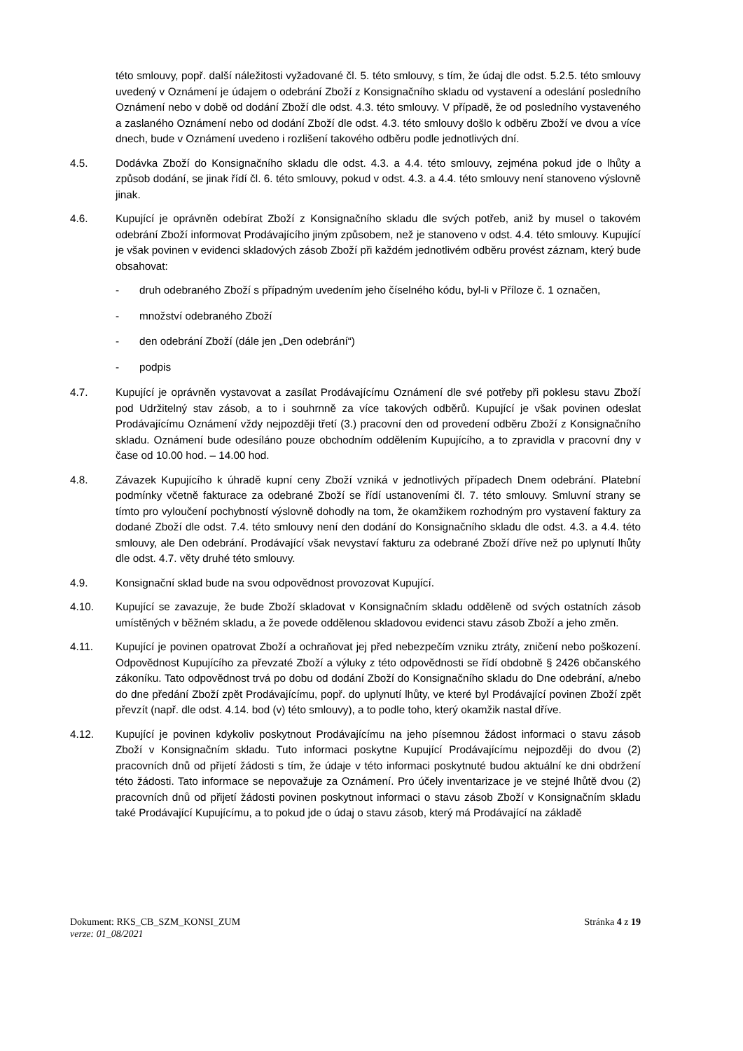této smlouvy, popř. další náležitosti vyžadované čl. 5. této smlouvy, s tím, že údaj dle odst. 5.2.5. této smlouvy uvedený v Oznámení je údajem o odebrání Zboží z Konsignačního skladu od vystavení a odeslání posledního Oznámení nebo v době od dodání Zboží dle odst. 4.3. této smlouvy. V případě, že od posledního vystaveného a zaslaného Oznámení nebo od dodání Zboží dle odst. 4.3. této smlouvy došlo k odběru Zboží ve dvou a více dnech, bude v Oznámení uvedeno i rozlišení takového odběru podle jednotlivých dní.
4.5. Dodávka Zboží do Konsignačního skladu dle odst. 4.3. a 4.4. této smlouvy, zejména pokud jde o lhůty a způsob dodání, se jinak řídí čl. 6. této smlouvy, pokud v odst. 4.3. a 4.4. této smlouvy není stanoveno výslovně jinak.
4.6. Kupující je oprávněn odebírat Zboží z Konsignačního skladu dle svých potřeb, aniž by musel o takovém odebrání Zboží informovat Prodávajícího jiným způsobem, než je stanoveno v odst. 4.4. této smlouvy. Kupující je však povinen v evidenci skladových zásob Zboží při každém jednotlivém odběru provést záznam, který bude obsahovat:
- druh odebraného Zboží s případným uvedením jeho číselného kódu, byl-li v Příloze č. 1 označen,
- množství odebraného Zboží
- den odebrání Zboží (dále jen „Den odebrání“)
- podpis
4.7. Kupující je oprávněn vystavovat a zasílat Prodávajícímu Oznámení dle své potřeby při poklesu stavu Zboží pod Udržitelný stav zásob, a to i souhrnně za více takových odběrů. Kupující je však povinen odeslat Prodávajícímu Oznámení vždy nejpozději třetí (3.) pracovní den od provedení odběru Zboží z Konsignačního skladu. Oznámení bude odesíláno pouze obchodním oddělením Kupujícího, a to zpravidla v pracovní dny v čase od 10.00 hod. – 14.00 hod.
4.8. Závazek Kupujícího k úhradě kupní ceny Zboží vzniká v jednotlivých případech Dnem odebrání. Platební podmínky včetně fakturace za odebrané Zboží se řídí ustanoveními čl. 7. této smlouvy. Smluvní strany se tímto pro vyloučení pochybností výslovně dohodly na tom, že okamžikem rozhodným pro vystavení faktury za dodané Zboží dle odst. 7.4. této smlouvy není den dodání do Konsignačního skladu dle odst. 4.3. a 4.4. této smlouvy, ale Den odebrání. Prodávající však nevystaví fakturu za odebrané Zboží dříve než po uplynutí lhůty dle odst. 4.7. věty druhé této smlouvy.
4.9. Konsignační sklad bude na svou odpovědnost provozovat Kupující.
4.10. Kupující se zavazuje, že bude Zboží skladovat v Konsignačním skladu odděleně od svých ostatních zásob umístěných v běžném skladu, a že povede oddělenou skladovou evidenci stavu zásob Zboží a jeho změn.
4.11. Kupující je povinen opatrovat Zboží a ochraňovat jej před nebezpečím vzniku ztráty, zničení nebo poškození. Odpovědnost Kupujícího za převzaté Zboží a výluky z této odpovědnosti se řídí obdobně § 2426 občanského zákoníku. Tato odpovědnost trvá po dobu od dodání Zboží do Konsignačního skladu do Dne odebrání, a/nebo do dne předání Zboží zpět Prodávajícímu, popř. do uplynutí lhůty, ve které byl Prodávající povinen Zboží zpět převzít (např. dle odst. 4.14. bod (v) této smlouvy), a to podle toho, který okamžik nastal dříve.
4.12. Kupující je povinen kdykoliv poskytnout Prodávajícímu na jeho písemnou žádost informaci o stavu zásob Zboží v Konsignačním skladu. Tuto informaci poskytne Kupující Prodávajícímu nejpozději do dvou (2) pracovních dnů od přijetí žádosti s tím, že údaje v této informaci poskytnuté budou aktuální ke dni obdržení této žádosti. Tato informace se nepovažuje za Oznámení. Pro účely inventarizace je ve stejné lhůtě dvou (2) pracovních dnů od přijetí žádosti povinen poskytnout informaci o stavu zásob Zboží v Konsignačním skladu také Prodávající Kupujícímu, a to pokud jde o údaj o stavu zásob, který má Prodávající na základě
Dokument: RKS_CB_SZM_KONSI_ZUM
verze: 01_08/2021
Stránka 4 z 19